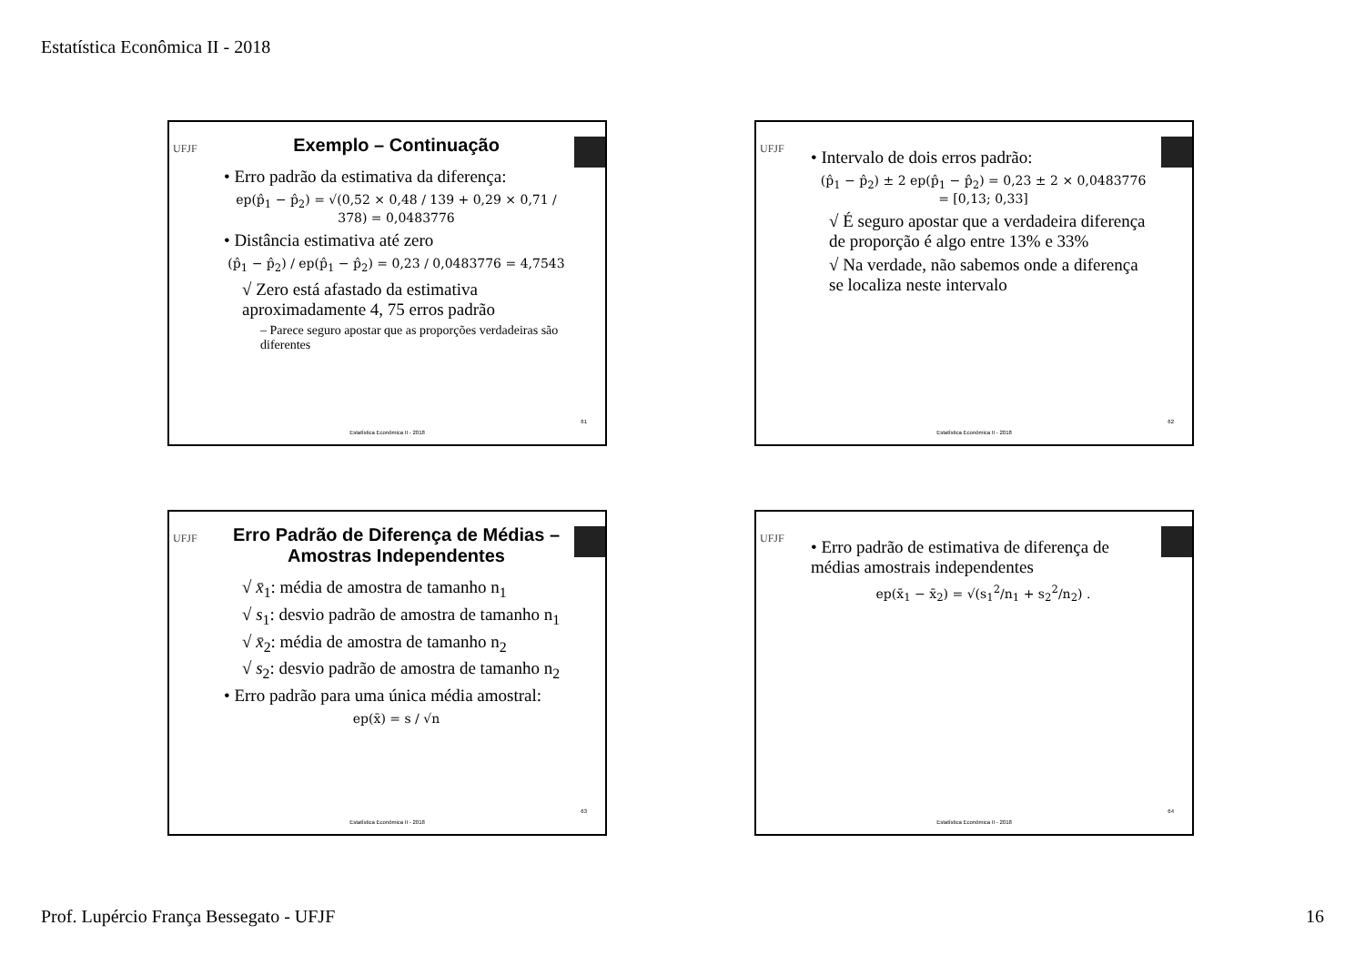Estatística Econômica II - 2018
UFJF
Exemplo – Continuação
• Erro padrão da estimativa da diferença:
ep(p̂<sub>1</sub> − p̂<sub>2</sub>) = √(0,52 × 0,48 / 139 + 0,29 × 0,71 / 378) = 0,0483776
• Distância estimativa até zero
(p̂<sub>1</sub> − p̂<sub>2</sub>) / ep(p̂<sub>1</sub> − p̂<sub>2</sub>) = 0,23 / 0,0483776 = 4,7543
√ Zero está afastado da estimativa aproximadamente 4, 75 erros padrão
– Parece seguro apostar que as proporções verdadeiras são diferentes
61
Estatística Econômica II - 2018
UFJF
• Intervalo de dois erros padrão:
(p̂<sub>1</sub> − p̂<sub>2</sub>) ± 2 ep(p̂<sub>1</sub> − p̂<sub>2</sub>) = 0,23 ± 2 × 0,0483776
= [0,13; 0,33]
√ É seguro apostar que a verdadeira diferença de proporção é algo entre 13% e 33%
√ Na verdade, não sabemos onde a diferença se localiza neste intervalo
62
Estatística Econômica II - 2018
UFJF
Erro Padrão de Diferença de Médias – Amostras Independentes
√ x̄<sub>1</sub>: média de amostra de tamanho n<sub>1</sub>
√ s<sub>1</sub>: desvio padrão de amostra de tamanho n<sub>1</sub>
√ x̄<sub>2</sub>: média de amostra de tamanho n<sub>2</sub>
√ s<sub>2</sub>: desvio padrão de amostra de tamanho n<sub>2</sub>
• Erro padrão para uma única média amostral:
ep(x̄) = s / √n
63
Estatística Econômica II - 2018
UFJF
• Erro padrão de estimativa de diferença de médias amostrais independentes
ep(x̄<sub>1</sub> − x̄<sub>2</sub>) = √(s<sub>1</sub><sup>2</sup>/n<sub>1</sub> + s<sub>2</sub><sup>2</sup>/n<sub>2</sub>) .
64
Estatística Econômica II - 2018
Prof. Lupércio França Bessegato - UFJF 16